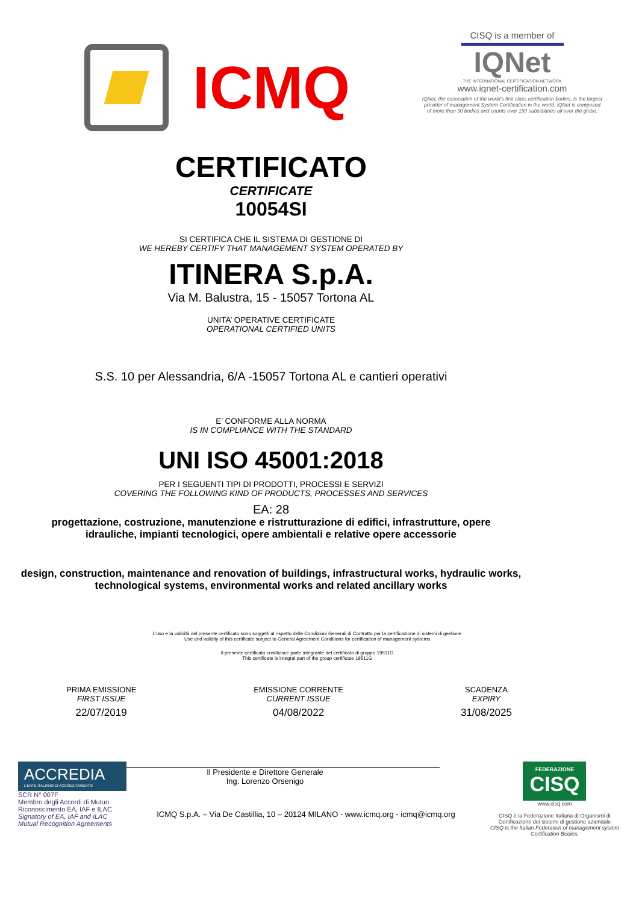ICMQ
CISQ is a member of
IQNet
THE INTERNATIONAL CERTIFICATION NETWORK
www.iqnet-certification.com
IQNet, the association of the world's first class certification bodies, is the largest provider of management System Certification in the world. IQNet is composed of more than 30 bodies and counts over 150 subsidiaries all over the globe.
CERTIFICATO
CERTIFICATE
10054SI
SI CERTIFICA CHE IL SISTEMA DI GESTIONE DI
WE HEREBY CERTIFY THAT MANAGEMENT SYSTEM OPERATED BY
ITINERA S.p.A.
Via M. Balustra, 15 - 15057 Tortona AL
UNITA’ OPERATIVE CERTIFICATE
OPERATIONAL CERTIFIED UNITS
S.S. 10 per Alessandria, 6/A -15057 Tortona AL e cantieri operativi
E’ CONFORME ALLA NORMA
IS IN COMPLIANCE WITH THE STANDARD
UNI ISO 45001:2018
PER I SEGUENTI TIPI DI PRODOTTI, PROCESSI E SERVIZI
COVERING THE FOLLOWING KIND OF PRODUCTS, PROCESSES AND SERVICES
EA: 28
progettazione, costruzione, manutenzione e ristrutturazione di edifici, infrastrutture, opere idrauliche, impianti tecnologici, opere ambientali e relative opere accessorie
design, construction, maintenance and renovation of buildings, infrastructural works, hydraulic works, technological systems, environmental works and related ancillary works
L’uso e la validità del presente certificato sono soggetti al rispetto delle Condizioni Generali di Contratto per la certificazione di sistemi di gestione
Use and validity of this certificate subject to General Agreement Conditions for certification of management systems
Il presente certificato costituisce parte integrante del certificato di gruppo 19511G
This certificate is integral part of the group certificate 19511G
PRIMA EMISSIONE
FIRST ISSUE
22/07/2019
EMISSIONE CORRENTE
CURRENT ISSUE
04/08/2022
SCADENZA
EXPIRY
31/08/2025
Il Presidente e Direttore Generale
Ing. Lorenzo Orsenigo
ACCREDIA
L'ENTE ITALIANO DI ACCREDITAMENTO
SCR N° 007F
Membro degli Accordi di Mutuo
Riconoscimento EA, IAF e ILAC
Signatory of EA, IAF and ILAC
Mutual Recognition Agreements
ICMQ S.p.A. – Via De Castillia, 10 – 20124 MILANO - www.icmq.org - icmq@icmq.org
FEDERAZIONE
CISQ
www.cisq.com
CISQ è la Federazione Italiana di Organismi di Certificazione dei sistemi di gestione aziendale
CISQ is the Italian Federation of management system Certification Bodies.